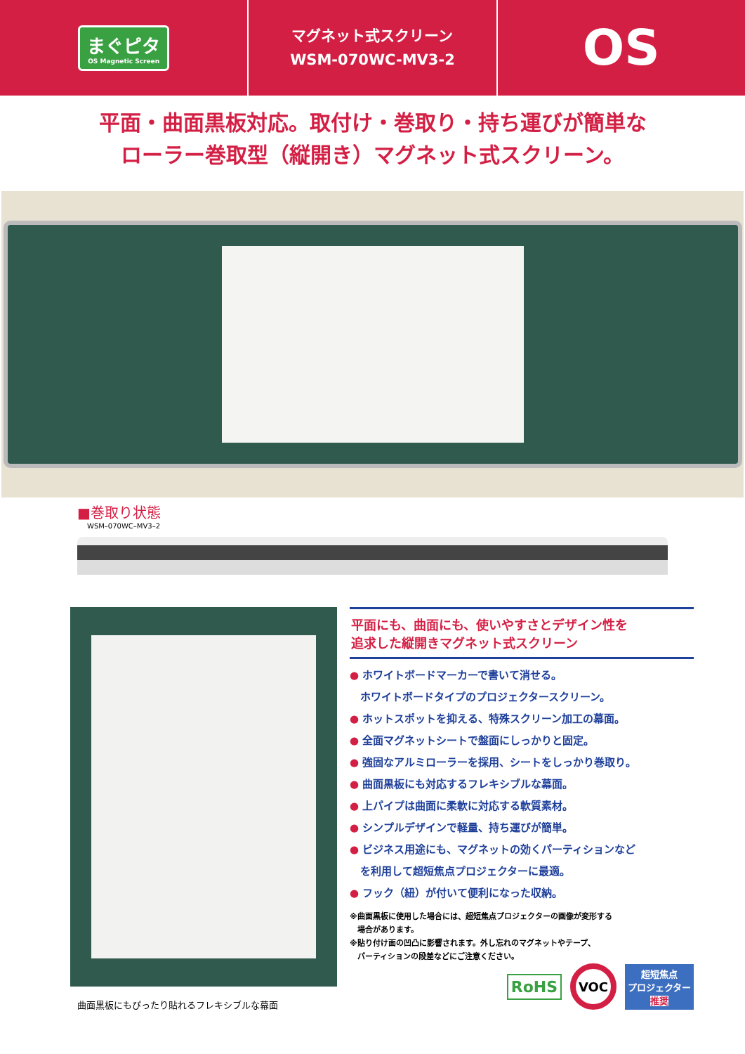まぐピタ
OS Magnetic Screen
マグネット式スクリーン
WSM-070WC-MV3-2
OS
平面・曲面黒板対応。取付け・巻取り・持ち運びが簡単な
ローラー巻取型（縦開き）マグネット式スクリーン。
■巻取り状態
WSM–070WC–MV3–2
曲面黒板にもぴったり貼れるフレキシブルな幕面
平面にも、曲面にも、使いやすさとデザイン性を
追求した縦開きマグネット式スクリーン
● ホワイトボードマーカーで書いて消せる。
　ホワイトボードタイプのプロジェクタースクリーン。
● ホットスポットを抑える、特殊スクリーン加工の幕面。
● 全面マグネットシートで盤面にしっかりと固定。
● 強固なアルミローラーを採用、シートをしっかり巻取り。
● 曲面黒板にも対応するフレキシブルな幕面。
● 上パイプは曲面に柔軟に対応する軟質素材。
● シンプルデザインで軽量、持ち運びが簡単。
● ビジネス用途にも、マグネットの効くパーティションなど
　を利用して超短焦点プロジェクターに最適。
● フック（紐）が付いて便利になった収納。
※曲面黒板に使用した場合には、超短焦点プロジェクターの画像が変形する
　場合があります。
※貼り付け面の凹凸に影響されます。外し忘れのマグネットやテープ、
　パーティションの段差などにご注意ください。
RoHS VOC 超短焦点
プロジェクター
推奨